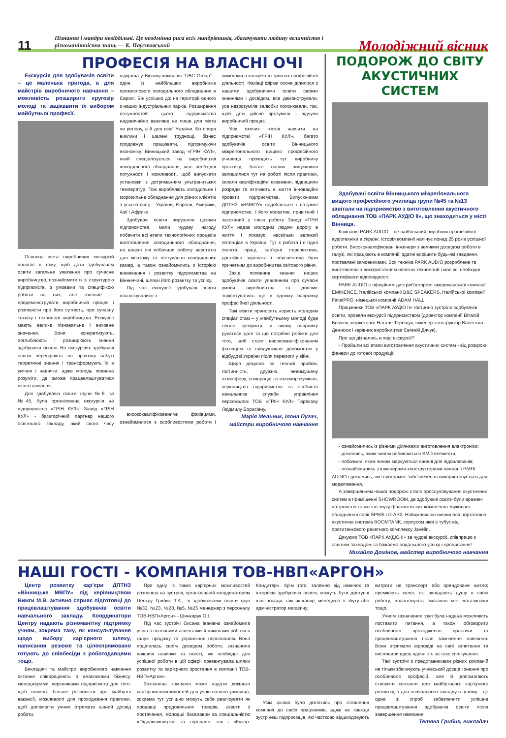11
Пізнання і мандри невіддільні. Це неодмінна риса всіх мандрівників, збагачувати людину величністю і різноманітністю знань — К. Паустовський
Молодіжний вісник
ПРОФЕСІЯ НА ВЛАСНІ ОЧІ
Екскурсія для здобувачів освіти – це маленька пригода, а для майстрів виробничого навчання – можливість розширити кругозір молоді та зацікавити їх вибором майбутньої професії.
Основна мета виробничих екскурсій полягає в тому, щоб дати здобувачам освіти загальне уявлення про сучасне виробництво, познайомити їх зі структурою підприємств, з умовами та специфікою роботи на них, але головне — продемонструвати виробничий процес і розповісти про його сутність, про сучасну техніку і технології виробництва. Екскурсії мають велике пізнавальне і виховне значення. Вони конкретизують, поглиблюють і розширюють знання здобувачів освіти. На екскурсіях здобувачі освіти перевіряють на практиці набуті теоретичні знання і трансформують їх в уміння і навички, адже молодь повинна розуміти, де зможе працевлаштуватися після навчання.
Для здобувачів освіти групи №6, та №45, була організована екскурсія на підприємство «ГРІН КУЛ». Завод «ГРІН КУЛ» - багаторічний партнер нашого освітнього закладу, який свого часу відкрила у Вінниці компанія “UBC Group” – один із найбільших виробників промислового холодильного обладнання в Європі. Він успішно діє на території одного з наших індустріальних парків. Розширення потужностей цього підприємства надзвичайно важливе не лише для міста чи регіону, а й для всієї України. Бо попри виклики і шалені труднощі, бізнес продовжує працювати, підтримуючи економіку. Вінницький завод «ГРІН КУЛ», який спеціалізується на виробництві холодильного обладнання, має необхідні потужності і можливості, щоб випускати установки з дотриманням ультранизьких температур. Тож виробляють холодильне і морозильне обладнання для різних клієнтів з усього світу - України, Європи, Америки, Азії і Африки.
Здобувачі освіти вирушили цехами підприємства, мали чудову нагоду побачити всі етапи технологічних процесів виготовлення холодильного обладнання, на власні очі побачили роботу верстатів для монтажу та тестування холодильних камер, а також ознайомились з історією виникнення і розвитку підприємства на Вінниччині, шляхи його розвитку та успіху.
Під час екскурсії здобувачі освіти поспілкувалися з
висококваліфікованими фахівцями, ознайомилися з особливостями роботи і вимогами в конкретних умовах професійної діяльності. Фахівці фірми охоче ділилися з нашими здобувачами освіти своїми знаннями і досвідом, все демонстрували, усе незрозуміле залюбки пояснювали, так, щоб діти дійсно зрозуміли і відчули виробничий процес.
Усіх охочих готові навчити на підприємстві «ГРІН КУЛ», багато здобувачів освіти Вінницького міжрегіонального вищого професійного училища проходять тут виробничу практику, багато наших випускників залишилися тут на роботі після практики, склали кваліфікаційні екзамени, підвищили розряди та втілюють в життя інноваційні проекти підприємства. Випускникам ДПТНЗ «ВМВПУ» подобається і потужне підприємство, і його колектив, привітний і закоханий у свою роботу Завод «ГРІН КУЛ» надає молодим людям дорогу в життя і показує, наскільки великий потенціал в України. Тут є робота і є гідна оплата праці, кар’єрні перспективи, достойна зарплата і перспектива бути причетним до виробництва світового рівня.
Захід поповнив знання наших здобувачів освіти уявленням про сучасні умови виробництва та допоміг зорієнтуватись ще в одному напрямку професійної діяльності.
Такі візити приносять користь молодим спеціалістам – у майбутньому молоді буде легше зрозуміти, в якому напрямку рухатися далі та що потрібно робити для того, щоб стати висококваліфікованим фахівцем та продуктивно допомогати у відбудові України після перемоги у війні.
Щиро дякуємо за теплий прийом, гостинність, дружню, невимушену атмосферу, співпрацю та взаєморозуміння, керівництво підприємства та особисто начальника служби управління персоналом ТОВ «ГРІН КУЛ» Тарасову Людмилу Борисівну.
Марія Мельник, Ілона Пугач, майстри виробничого навчання
ПОДОРОЖ ДО СВІТУ АКУСТИЧНИХ СИСТЕМ
Здобувачі освіти Вінницького міжрегіонального вищого професійного училища групи №45 та №13 завітали на підприємство з виготовлення акустичного обладнання ТОВ «ПАРК АУДІО ІІ», що знаходиться у місті Вінниця.
Компанія PARK AUDIO – це найбільший виробник професійної аудіотехніки в Україні. Історія компанії налічує понад 25 років успішної роботи. Висококваліфіковані інженери з великим досвідом роботи в галузі, які працюють в компанії, здатні вирішити будь-які завдання, поставлені замовниками. Вся техніка PARK AUDIO розроблена та виготовлена з використанням новітніх технологій і має всі необхідні сертифікати відповідності.
PARK AUDIO є офіційним дистриб’ютором: американської компанії EMINENCE, італійської компанії B&C SPEAKERS, італійської компанії FaitalPRO, німецької компанії ADAM HALL.
Працівники ТОВ «ПАРК АУДІО ІІ» гостинно зустріли здобувачів освіти, провели екскурсії підприємством (директор компанії Віталій Вознюк, маркетолог Наталя Терещук, інженер-конструктор Валентин Денисюк і керівник виробництва Євгеній Дячук).
Про що дізнались в ході екскурсії?
- Пройшли всі етапи виготовлення акустичних систем - від розкрою фанери до готової продукції;
- ознайомились із різними ділянками виготовлення електроніки;
- дізнались, яким чином набиваються SMD елементи;
- побачили, яким чином маркуються панелі для підсилювачів;
- познайомились з інженерами-конструкторами компанії PARK AUDIO і дізнались, яке програмне забезпечення використовується для моделювання.
А завершенням нашої подорожі стало прослуховування акустичних систем в приміщенні SHOWROOM, де здобувачі освіти були вражені потужністю та якістю звуку флагманських комплектів звукового обладнання серії SPIKE і D-AR2. Найцікавішою виявилася портативна акустична система BOOMTANK, корпусом якої є тубус від протитанкового ракетного комплексу Javelin.
Дякуємо ТОВ «ПАРК АУДІО ІІ» за чудові екскурсії, співпрацю з освітнім закладом та бажаємо подальшого успіху і процвітання!
Михайло Домінов, майстер виробничого навчання
НАШІ ГОСТІ - КОМПАНІЯ ТОВ-НВП«АРГОН»
Центр розвитку кар’єри ДПТНЗ «Вінницьке МВПУ» під керівництвом Вижги М.В. активно сприяє підготовці до працевлаштування здобувачів освіти навчального закладу. Координатори Центру надають різноманітну підтримку учням, зокрема таку, як консультування щодо вибору кар’єрного шляху, написання резюме та цілеспрямовано готують до співбесіди з роботодавцями тощо.
Викладачі та майстри виробничого навчання активно співпрацюють з власниками бізнесу, менеджерами, керівниками підприємств для того, щоб якомога більше розповісти про майбутні вакансії, можливості для проходження практики, щоб допомогти учням отримати цінний досвід роботи.
Про одну із таких кар’єрних можливостей розповіла на зустрічі, організованій координатором Центру Грибик Т.А., зі здобувачами освіти груп №33, №23, №20, №5, №25 менеджер з персоналу ТОВ-НВП«Аргон» - Шинкарук О.І.
Під час зустрічі Оксана Іванівна ознайомила учнів з основними аспектами й вимогами роботи в галузі продажу та управління персоналом. Вона поділилась своїм досвідом роботи, зазначила важливі навички та якості, які необхідні для успішної роботи в цій сфері, презентувала шляхи розвитку та кар’єрного зростання в компанії ТОВ-НВП«Аргон».
Зазначена компанія може надати декілька кар’єрних можливостей для учнів нашого училища, зокрема тут успішно можуть себе реалізувати як продавці продовольчих товарів, агенти з постачання, молодші бакалаври за спеціальністю «Підприємництво та торгівля», так і «Кухар. Кондитер». Крім того, залежно від навичок та інтересів здобувачів освіти, можуть бути доступні інші посади, такі як касир, менеджер зі збуту або адміністратор магазину.
Усім цікаво було дізнатись про ставлення компанії до своїх працівників, адже не завжди зустрінеш підприємців, які частково відшкодовують витрати на транспорт або орендоване житло; преміюють колег, які вкладають душу в свою роботу, влаштовують змагання між магазинами тощо.
Учням зазначених груп була надана можливість поставити питання, а також обговорити особливості проходження практики та працевлаштування після закінчення навчання. Вони отримали відповіді на свої запитання та висловили щиру вдячність за таке спілкування.
Такі зустрічі з представниками різних компаній не тільки збагачують учнівський досвід і знання про особливості професій, але й допомагають створити контакти для майбутнього кар’єрного розвитку, а для навчального закладу в цілому – це одна зі спроб забезпечити успішне працевлаштування здобувачів освіти після завершення навчання.
Тетяна Грибик, викладач